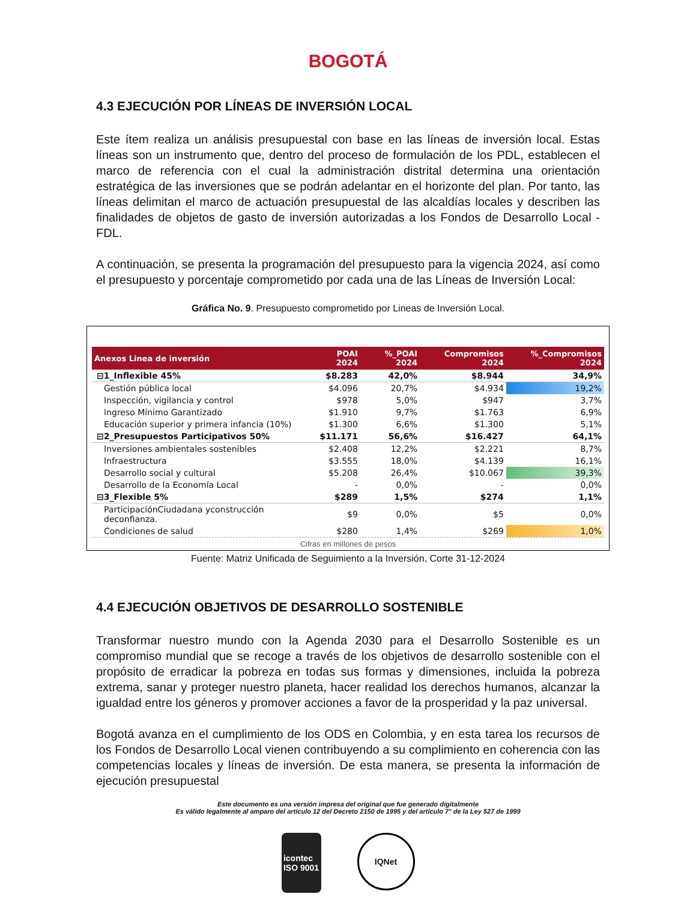BOGOTÁ
4.3 EJECUCIÓN POR LÍNEAS DE INVERSIÓN LOCAL
Este ítem realiza un análisis presupuestal con base en las líneas de inversión local. Estas líneas son un instrumento que, dentro del proceso de formulación de los PDL, establecen el marco de referencia con el cual la administración distrital determina una orientación estratégica de las inversiones que se podrán adelantar en el horizonte del plan. Por tanto, las líneas delimitan el marco de actuación presupuestal de las alcaldías locales y describen las finalidades de objetos de gasto de inversión autorizadas a los Fondos de Desarrollo Local - FDL.
A continuación, se presenta la programación del presupuesto para la vigencia 2024, así como el presupuesto y porcentaje comprometido por cada una de las Líneas de Inversión Local:
Gráfica No. 9. Presupuesto comprometido por Lineas de Inversión Local.
| Anexos Linea de inversión | POAI 2024 | %_POAI 2024 | Compromisos 2024 | %_Compromisos 2024 |
| --- | --- | --- | --- | --- |
| ⊟1_Inflexible 45% | $8.283 | 42,0% | $8.944 | 34,9% |
| Gestión pública local | $4.096 | 20,7% | $4.934 | 19,2% |
| Inspección, vigilancia y control | $978 | 5,0% | $947 | 3,7% |
| Ingreso Mínimo Garantizado | $1.910 | 9,7% | $1.763 | 6,9% |
| Educación superior y primera infancia (10%) | $1.300 | 6,6% | $1.300 | 5,1% |
| ⊟2_Presupuestos Participativos 50% | $11.171 | 56,6% | $16.427 | 64,1% |
| Inversiones ambientales sostenibles | $2.408 | 12,2% | $2.221 | 8,7% |
| Infraestructura | $3.555 | 18,0% | $4.139 | 16,1% |
| Desarrollo social y cultural | $5.208 | 26,4% | $10.067 | 39,3% |
| Desarrollo de la Economía Local | - | 0,0% | - | 0,0% |
| ⊟3_Flexible 5% | $289 | 1,5% | $274 | 1,1% |
| ParticipaciónCiudadana yconstrucción deconfianza. | $9 | 0,0% | $5 | 0,0% |
| Condiciones de salud | $280 | 1,4% | $269 | 1,0% |
Cifras en millones de pesos
Fuente: Matriz Unificada de Seguimiento a la Inversión, Corte 31-12-2024
4.4 EJECUCIÓN OBJETIVOS DE DESARROLLO SOSTENIBLE
Transformar nuestro mundo con la Agenda 2030 para el Desarrollo Sostenible es un compromiso mundial que se recoge a través de los objetivos de desarrollo sostenible con el propósito de erradicar la pobreza en todas sus formas y dimensiones, incluida la pobreza extrema, sanar y proteger nuestro planeta, hacer realidad los derechos humanos, alcanzar la igualdad entre los géneros y promover acciones a favor de la prosperidad y la paz universal.
Bogotá avanza en el cumplimiento de los ODS en Colombia, y en esta tarea los recursos de los Fondos de Desarrollo Local vienen contribuyendo a su complimiento en coherencia con las competencias locales y líneas de inversión. De esta manera, se presenta la información de ejecución presupuestal
Este documento es una versión impresa del original que fue generado digitalmente
Es válido legalmente al amparo del artículo 12 del Decreto 2150 de 1995 y del artículo 7° de la Ley 527 de 1999
icontec
ISO 9001
IQNet